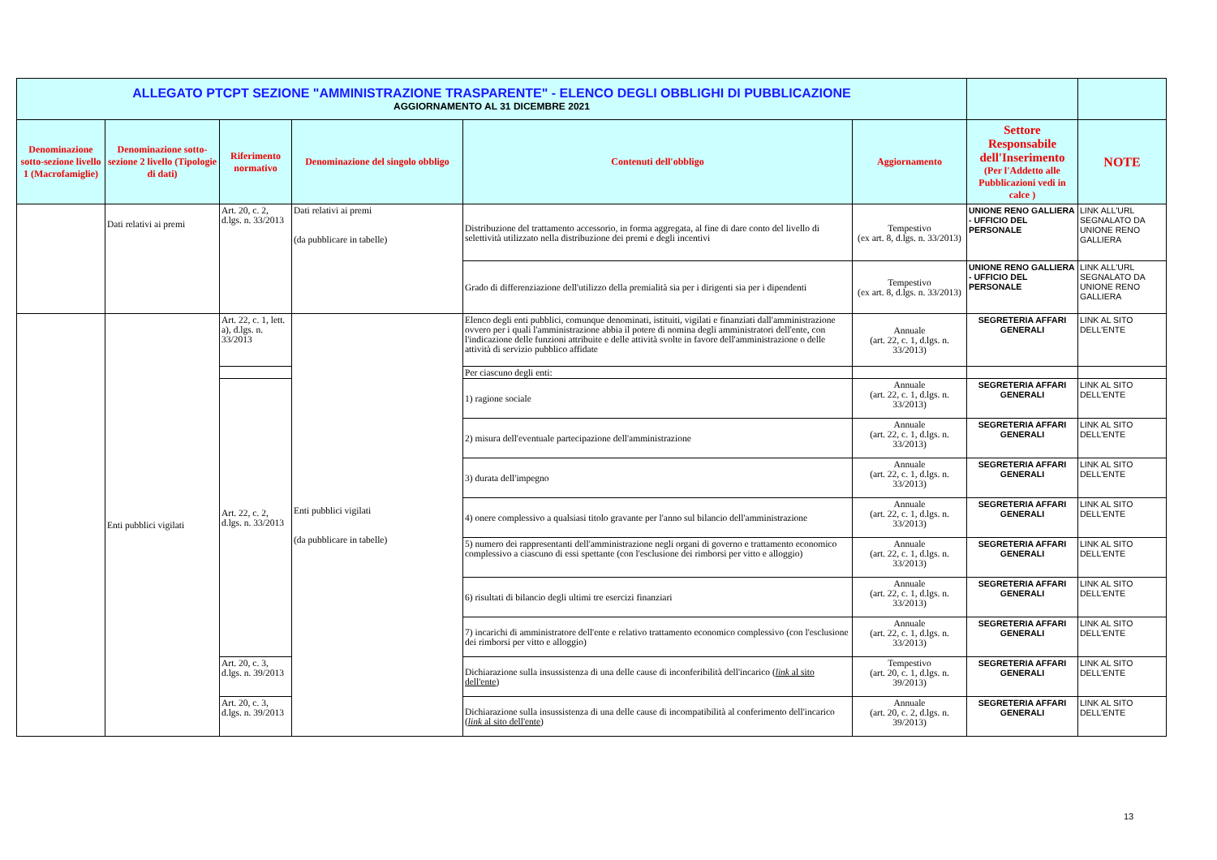| ALLEGATO PTCPT SEZIONE "AMMINISTRAZIONE TRASPARENTE" - ELENCO DEGLI OBBLIGHI DI PUBBLICAZIONE AGGIORNAMENTO AL 31 DICEMBRE 2021 | | | | | | | |
| Denominazione sotto-sezione livello 1 (Macrofamiglie) | Denominazione sotto-sezione 2 livello (Tipologie di dati) | Riferimento normativo | Denominazione del singolo obbligo | Contenuti dell'obbligo | Aggiornamento | Settore Responsabile dell'Inserimento (Per l'Addetto alle Pubblicazioni vedi in calce ) | NOTE |
| | Dati relativi ai premi | Art. 20, c. 2, d.lgs. n. 33/2013 | Dati relativi ai premi (da pubblicare in tabelle) | Distribuzione del trattamento accessorio, in forma aggregata, al fine di dare conto del livello di selettività utilizzato nella distribuzione dei premi e degli incentivi | Tempestivo (ex art. 8, d.lgs. n. 33/2013) | UNIONE RENO GALLIERA - UFFICIO DEL PERSONALE | LINK ALL'URL SEGNALATO DA UNIONE RENO GALLIERA |
| | | | | Grado di differenziazione dell'utilizzo della premialità sia per i dirigenti sia per i dipendenti | Tempestivo (ex art. 8, d.lgs. n. 33/2013) | UNIONE RENO GALLIERA - UFFICIO DEL PERSONALE | LINK ALL'URL SEGNALATO DA UNIONE RENO GALLIERA |
| | Enti pubblici vigilati | Art. 22, c. 1, lett. a), d.lgs. n. 33/2013 | Enti pubblici vigilati (da pubblicare in tabelle) | Elenco degli enti pubblici, comunque denominati, istituiti, vigilati e finanziati dall'amministrazione ovvero per i quali l'amministrazione abbia il potere di nomina degli amministratori dell'ente, con l'indicazione delle funzioni attribuite e delle attività svolte in favore dell'amministrazione o delle attività di servizio pubblico affidate | Annuale (art. 22, c. 1, d.lgs. n. 33/2013) | SEGRETERIA AFFARI GENERALI | LINK AL SITO DELL'ENTE |
| | | | | Per ciascuno degli enti: | | | |
| | | Art. 22, c. 2, d.lgs. n. 33/2013 | | 1) ragione sociale | Annuale (art. 22, c. 1, d.lgs. n. 33/2013) | SEGRETERIA AFFARI GENERALI | LINK AL SITO DELL'ENTE |
| | | | | 2) misura dell'eventuale partecipazione dell'amministrazione | Annuale (art. 22, c. 1, d.lgs. n. 33/2013) | SEGRETERIA AFFARI GENERALI | LINK AL SITO DELL'ENTE |
| | | | | 3) durata dell'impegno | Annuale (art. 22, c. 1, d.lgs. n. 33/2013) | SEGRETERIA AFFARI GENERALI | LINK AL SITO DELL'ENTE |
| | | | | 4) onere complessivo a qualsiasi titolo gravante per l'anno sul bilancio dell'amministrazione | Annuale (art. 22, c. 1, d.lgs. n. 33/2013) | SEGRETERIA AFFARI GENERALI | LINK AL SITO DELL'ENTE |
| | | | | 5) numero dei rappresentanti dell'amministrazione negli organi di governo e trattamento economico complessivo a ciascuno di essi spettante (con l'esclusione dei rimborsi per vitto e alloggio) | Annuale (art. 22, c. 1, d.lgs. n. 33/2013) | SEGRETERIA AFFARI GENERALI | LINK AL SITO DELL'ENTE |
| | | | | 6) risultati di bilancio degli ultimi tre esercizi finanziari | Annuale (art. 22, c. 1, d.lgs. n. 33/2013) | SEGRETERIA AFFARI GENERALI | LINK AL SITO DELL'ENTE |
| | | | | 7) incarichi di amministratore dell'ente e relativo trattamento economico complessivo (con l'esclusione dei rimborsi per vitto e alloggio) | Annuale (art. 22, c. 1, d.lgs. n. 33/2013) | SEGRETERIA AFFARI GENERALI | LINK AL SITO DELL'ENTE |
| | | Art. 20, c. 3, d.lgs. n. 39/2013 | | Dichiarazione sulla insussistenza di una delle cause di inconferibilità dell'incarico ( link al sito dell'ente ) | Tempestivo (art. 20, c. 1, d.lgs. n. 39/2013) | SEGRETERIA AFFARI GENERALI | LINK AL SITO DELL'ENTE |
| | | Art. 20, c. 3, d.lgs. n. 39/2013 | | Dichiarazione sulla insussistenza di una delle cause di incompatibilità al conferimento dell'incarico ( link al sito dell'ente ) | Annuale (art. 20, c. 2, d.lgs. n. 39/2013) | SEGRETERIA AFFARI GENERALI | LINK AL SITO DELL'ENTE |
13